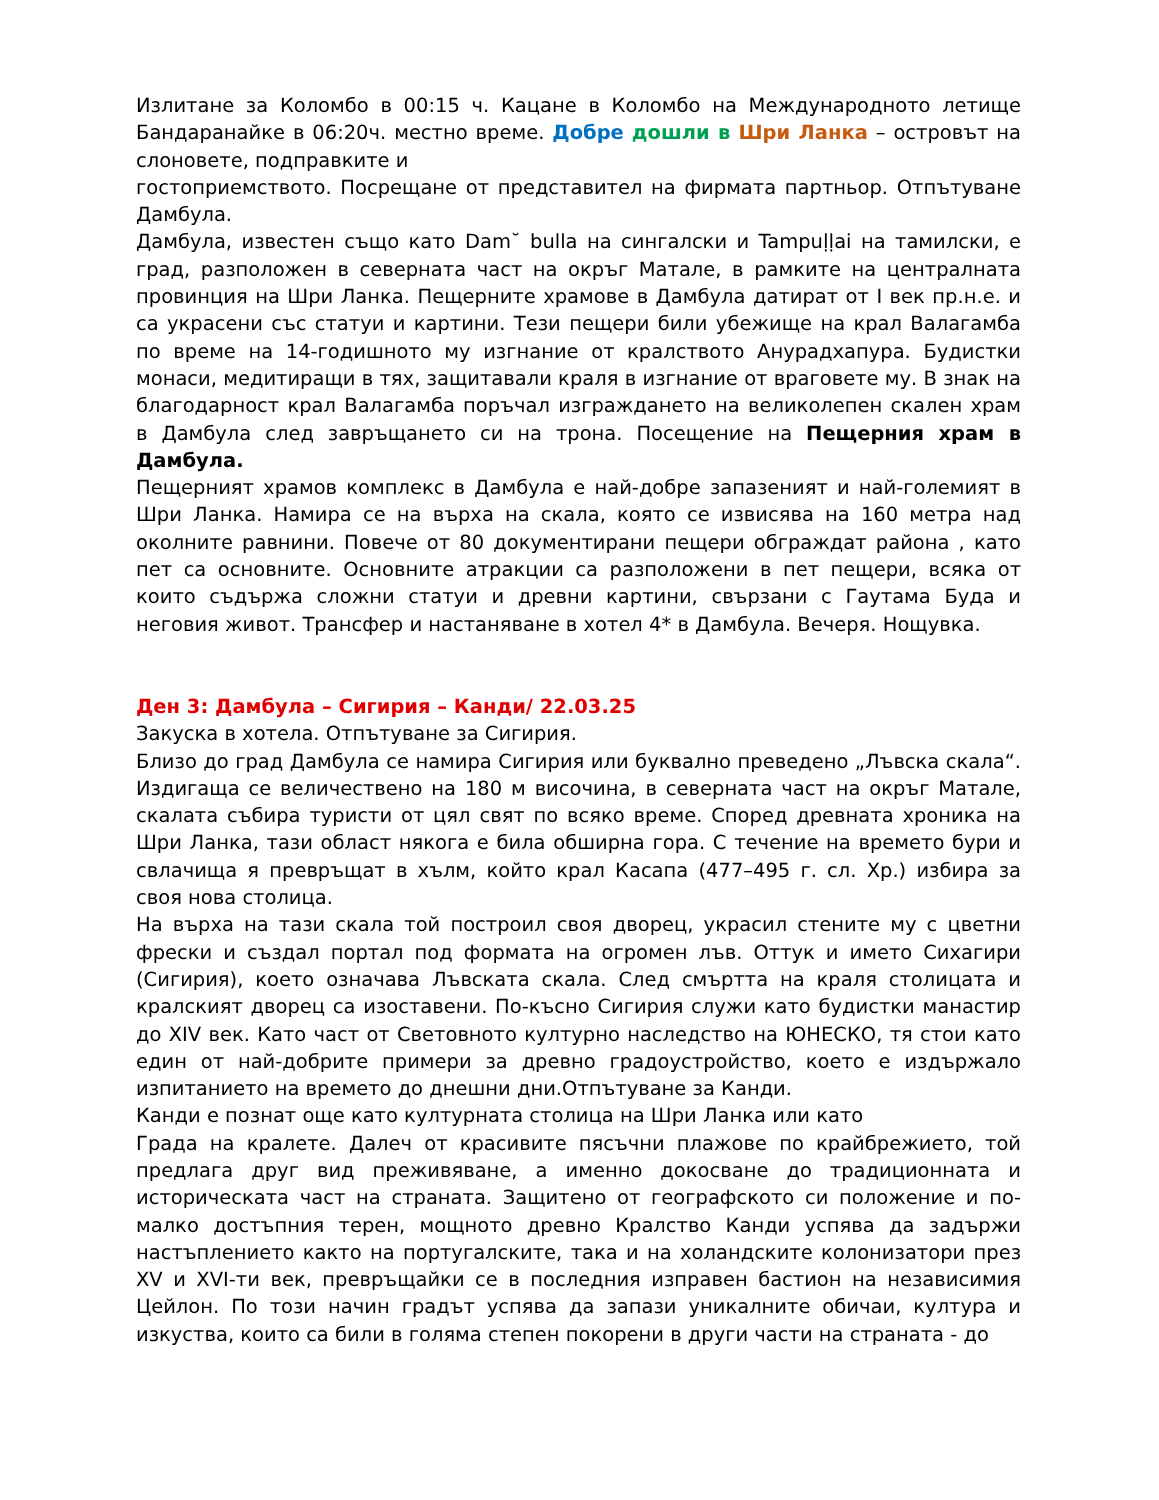Излитане за Коломбо в 00:15 ч. Кацане в Коломбо на Международното летище Бандаранайке в 06:20ч. местно време. Добре дошли в Шри Ланка – островът на слоновете, подправките и
гостоприемството. Посрещане от представител на фирмата партньор. Отпътуване Дамбула.
Дамбула, известен също като Dam˘ bulla на сингалски и Tampuḷḷai на тамилски, е град, разположен в северната част на окръг Матале, в рамките на централната провинция на Шри Ланка. Пещерните храмове в Дамбула датират от I век пр.н.е. и са украсени със статуи и картини. Тези пещери били убежище на крал Валагамба по време на 14-годишното му изгнание от кралството Анурадхапура. Будистки монаси, медитиращи в тях, защитавали краля в изгнание от враговете му. В знак на благодарност крал Валагамба поръчал изграждането на великолепен скален храм в Дамбула след завръщането си на трона. Посещение на Пещерния храм в Дамбула.
Пещерният храмов комплекс в Дамбула е най-добре запазеният и най-големият в Шри Ланка. Намира се на върха на скала, която се извисява на 160 метра над околните равнини. Повече от 80 документирани пещери обграждат района , като пет са основните. Основните атракции са разположени в пет пещери, всяка от които съдържа сложни статуи и древни картини, свързани с Гаутама Буда и неговия живот. Трансфер и настаняване в хотел 4* в Дамбула. Вечеря. Нощувка.
Ден 3: Дамбула – Сигирия – Канди/ 22.03.25
Закуска в хотела. Отпътуване за Сигирия.
Близо до град Дамбула се намира Сигирия или буквално преведено „Лъвска скала“. Издигаща се величествено на 180 м височина, в северната част на окръг Матале, скалата събира туристи от цял свят по всяко време. Според древната хроника на Шри Ланка, тази област някога е била обширна гора. С течение на времето бури и свлачища я превръщат в хълм, който крал Касапа (477–495 г. сл. Хр.) избира за своя нова столица.
На върха на тази скала той построил своя дворец, украсил стените му с цветни фрески и създал портал под формата на огромен лъв. Оттук и името Сихагири (Сигирия), което означава Лъвската скала. След смъртта на краля столицата и кралският дворец са изоставени. По-късно Сигирия служи като будистки манастир до XIV век. Като част от Световното културно наследство на ЮНЕСКО, тя стои като един от най-добрите примери за древно градоустройство, което е издържало изпитанието на времето до днешни дни.Отпътуване за Канди.
Канди е познат още като културната столица на Шри Ланка или като
Града на кралете. Далеч от красивите пясъчни плажове по крайбрежието, той предлага друг вид преживяване, а именно докосване до традиционната и историческата част на страната. Защитено от географското си положение и по-малко достъпния терен, мощното древно Кралство Канди успява да задържи настъплението както на португалските, така и на холандските колонизатори през XV и XVI-ти век, превръщайки се в последния изправен бастион на независимия Цейлон. По този начин градът успява да запази уникалните обичаи, култура и изкуства, които са били в голяма степен покорени в други части на страната - до